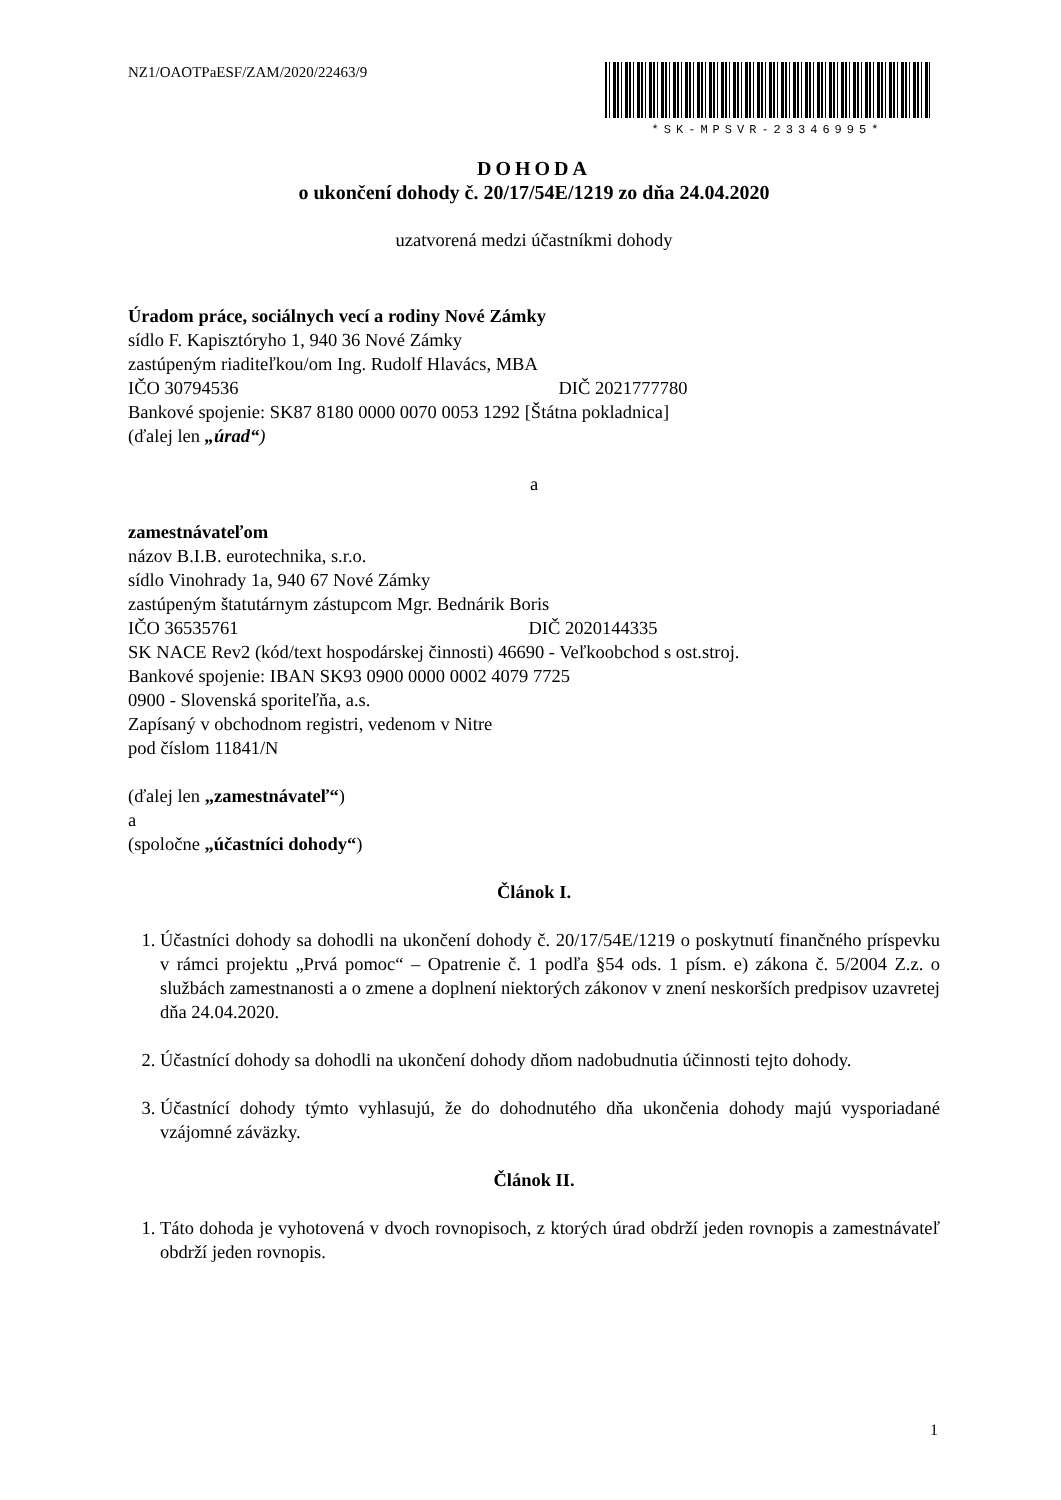NZ1/OAOTPaESF/ZAM/2020/22463/9 *SK-MPSVR-23346995*
DOHODA
o ukončení dohody č. 20/17/54E/1219 zo dňa 24.04.2020
uzatvorená medzi účastníkmi dohody
Úradom práce, sociálnych vecí a rodiny Nové Zámky
sídlo F. Kapisztóryho 1, 940 36 Nové Zámky
zastúpeným riaditeľkou/om Ing. Rudolf Hlavács, MBA
IČO 30794536 DIČ 2021777780
Bankové spojenie: SK87 8180 0000 0070 0053 1292 [Štátna pokladnica]
(ďalej len „úrad“)
a
zamestnávateľom
názov B.I.B. eurotechnika, s.r.o.
sídlo Vinohrady 1a, 940 67 Nové Zámky
zastúpeným štatutárnym zástupcom Mgr. Bednárik Boris
IČO 36535761 DIČ 2020144335
SK NACE Rev2 (kód/text hospodárskej činnosti) 46690 - Veľkoobchod s ost.stroj.
Bankové spojenie: IBAN SK93 0900 0000 0002 4079 7725
0900 - Slovenská sporiteľňa, a.s.
Zapísaný v obchodnom registri, vedenom v Nitre
pod číslom 11841/N
(ďalej len „zamestnávateľ“)
a
(spoločne „účastníci dohody“)
Článok I.
1. Účastníci dohody sa dohodli na ukončení dohody č. 20/17/54E/1219 o poskytnutí finančného príspevku v rámci projektu „Prvá pomoc“ – Opatrenie č. 1 podľa §54 ods. 1 písm. e) zákona č. 5/2004 Z.z. o službách zamestnanosti a o zmene a doplnení niektorých zákonov v znení neskorších predpisov uzavretej dňa 24.04.2020.
2. Účastnící dohody sa dohodli na ukončení dohody dňom nadobudnutia účinnosti tejto dohody.
3. Účastnící dohody týmto vyhlasujú, že do dohodnutého dňa ukončenia dohody majú vysporiadané vzájomné záväzky.
Článok II.
1. Táto dohoda je vyhotovená v dvoch rovnopisoch, z ktorých úrad obdrží jeden rovnopis a zamestnávateľ obdrží jeden rovnopis.
1